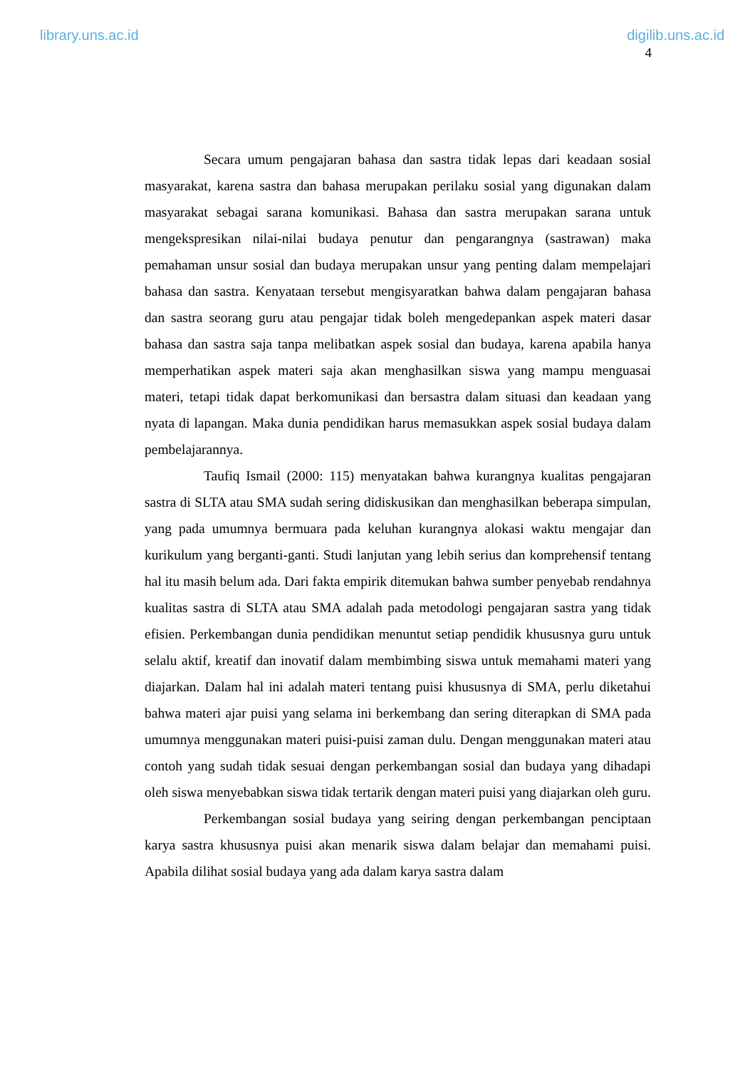library.uns.ac.id digilib.uns.ac.id
4
Secara umum pengajaran bahasa dan sastra tidak lepas dari keadaan sosial masyarakat, karena sastra dan bahasa merupakan perilaku sosial yang digunakan dalam masyarakat sebagai sarana komunikasi. Bahasa dan sastra merupakan sarana untuk mengekspresikan nilai-nilai budaya penutur dan pengarangnya (sastrawan) maka pemahaman unsur sosial dan budaya merupakan unsur yang penting dalam mempelajari bahasa dan sastra. Kenyataan tersebut mengisyaratkan bahwa dalam pengajaran bahasa dan sastra seorang guru atau pengajar tidak boleh mengedepankan aspek materi dasar bahasa dan sastra saja tanpa melibatkan aspek sosial dan budaya, karena apabila hanya memperhatikan aspek materi saja akan menghasilkan siswa yang mampu menguasai materi, tetapi tidak dapat berkomunikasi dan bersastra dalam situasi dan keadaan yang nyata di lapangan. Maka dunia pendidikan harus memasukkan aspek sosial budaya dalam pembelajarannya.
Taufiq Ismail (2000: 115) menyatakan bahwa kurangnya kualitas pengajaran sastra di SLTA atau SMA sudah sering didiskusikan dan menghasilkan beberapa simpulan, yang pada umumnya bermuara pada keluhan kurangnya alokasi waktu mengajar dan kurikulum yang berganti-ganti. Studi lanjutan yang lebih serius dan komprehensif tentang hal itu masih belum ada. Dari fakta empirik ditemukan bahwa sumber penyebab rendahnya kualitas sastra di SLTA atau SMA adalah pada metodologi pengajaran sastra yang tidak efisien. Perkembangan dunia pendidikan menuntut setiap pendidik khususnya guru untuk selalu aktif, kreatif dan inovatif dalam membimbing siswa untuk memahami materi yang diajarkan. Dalam hal ini adalah materi tentang puisi khususnya di SMA, perlu diketahui bahwa materi ajar puisi yang selama ini berkembang dan sering diterapkan di SMA pada umumnya menggunakan materi puisi-puisi zaman dulu. Dengan menggunakan materi atau contoh yang sudah tidak sesuai dengan perkembangan sosial dan budaya yang dihadapi oleh siswa menyebabkan siswa tidak tertarik dengan materi puisi yang diajarkan oleh guru.
Perkembangan sosial budaya yang seiring dengan perkembangan penciptaan karya sastra khususnya puisi akan menarik siswa dalam belajar dan memahami puisi. Apabila dilihat sosial budaya yang ada dalam karya sastra dalam